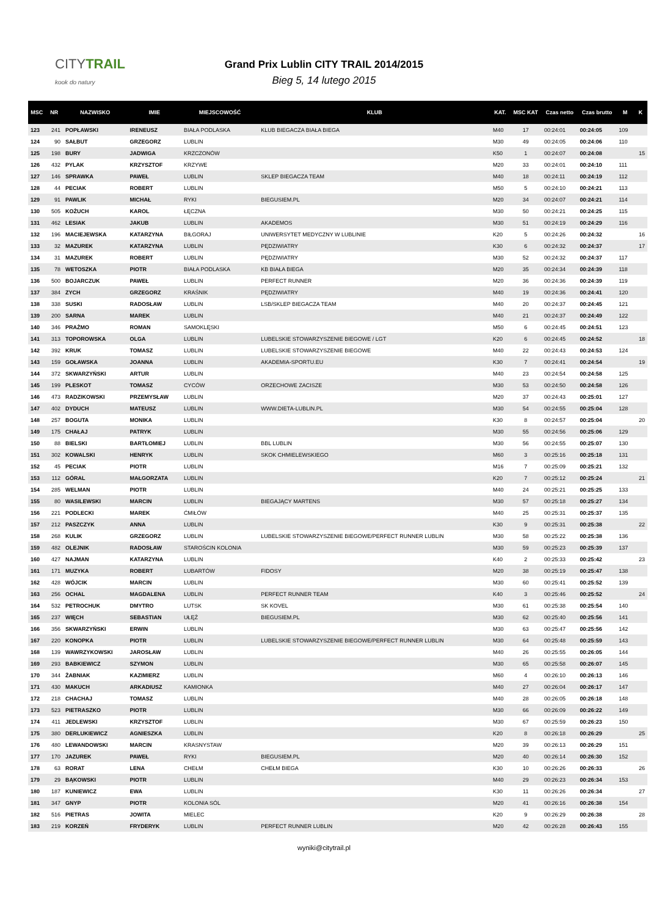CITYTRAIL
kook do natury
Grand Prix Lublin CITY TRAIL 2014/2015
Bieg 5, 14 lutego 2015
| MSC | NR | NAZWISKO | IMIE | MIEJSCOWOŚĆ | KLUB | KAT. | MSC KAT | Czas netto | Czas brutto | M | K |
| --- | --- | --- | --- | --- | --- | --- | --- | --- | --- | --- | --- |
| 123 | 241 | POPŁAWSKI | IRENEUSZ | BIAŁA PODLASKA | KLUB BIEGACZA BIAŁA BIEGA | M40 | 17 | 00:24:01 | 00:24:05 | 109 | |
| 124 | 90 | SAŁBUT | GRZEGORZ | LUBLIN | | M30 | 49 | 00:24:05 | 00:24:06 | 110 | |
| 125 | 198 | BURY | JADWIGA | KRZCZONÓW | | K50 | 1 | 00:24:07 | 00:24:08 | | 15 |
| 126 | 432 | PYLAK | KRZYSZTOF | KRZYWE | | M20 | 33 | 00:24:01 | 00:24:10 | 111 | |
| 127 | 146 | SPRAWKA | PAWEŁ | LUBLIN | SKLEP BIEGACZA TEAM | M40 | 18 | 00:24:11 | 00:24:19 | 112 | |
| 128 | 44 | PECIAK | ROBERT | LUBLIN | | M50 | 5 | 00:24:10 | 00:24:21 | 113 | |
| 129 | 91 | PAWLIK | MICHAŁ | RYKI | BIEGUSIEM.PL | M20 | 34 | 00:24:07 | 00:24:21 | 114 | |
| 130 | 505 | KOŻUCH | KAROL | ŁĘCZNA | | M30 | 50 | 00:24:21 | 00:24:25 | 115 | |
| 131 | 462 | LESIAK | JAKUB | LUBLIN | AKADEMOS | M30 | 51 | 00:24:19 | 00:24:29 | 116 | |
| 132 | 196 | MACIEJEWSKA | KATARZYNA | BIŁGORAJ | UNIWERSYTET MEDYCZNY W LUBLINIE | K20 | 5 | 00:24:26 | 00:24:32 | | 16 |
| 133 | 32 | MAZUREK | KATARZYNA | LUBLIN | PĘDZIWIATRY | K30 | 6 | 00:24:32 | 00:24:37 | | 17 |
| 134 | 31 | MAZUREK | ROBERT | LUBLIN | PĘDZIWIATRY | M30 | 52 | 00:24:32 | 00:24:37 | 117 | |
| 135 | 78 | WETOSZKA | PIOTR | BIAŁA PODLASKA | KB BIAŁA BIEGA | M20 | 35 | 00:24:34 | 00:24:39 | 118 | |
| 136 | 500 | BOJARCZUK | PAWEŁ | LUBLIN | PERFECT RUNNER | M20 | 36 | 00:24:36 | 00:24:39 | 119 | |
| 137 | 384 | ZYCH | GRZEGORZ | KRAŚNIK | PĘDZIWIATRY | M40 | 19 | 00:24:36 | 00:24:41 | 120 | |
| 138 | 338 | SUSKI | RADOSŁAW | LUBLIN | LSB/SKLEP BIEGACZA TEAM | M40 | 20 | 00:24:37 | 00:24:45 | 121 | |
| 139 | 200 | SARNA | MAREK | LUBLIN | | M40 | 21 | 00:24:37 | 00:24:49 | 122 | |
| 140 | 346 | PRAŻMO | ROMAN | SAMOKLĘSKI | | M50 | 6 | 00:24:45 | 00:24:51 | 123 | |
| 141 | 313 | TOPOROWSKA | OLGA | LUBLIN | LUBELSKIE STOWARZYSZENIE BIEGOWE / LGT | K20 | 6 | 00:24:45 | 00:24:52 | | 18 |
| 142 | 392 | KRUK | TOMASZ | LUBLIN | LUBELSKIE STOWARZYSZENIE BIEGOWE | M40 | 22 | 00:24:43 | 00:24:53 | 124 | |
| 143 | 159 | GOŁAWSKA | JOANNA | LUBLIN | AKADEMIA-SPORTU.EU | K30 | 7 | 00:24:41 | 00:24:54 | | 19 |
| 144 | 372 | SKWARZYŃSKI | ARTUR | LUBLIN | | M40 | 23 | 00:24:54 | 00:24:58 | 125 | |
| 145 | 199 | PLESKOT | TOMASZ | CYCÓW | ORZECHOWE ZACISZE | M30 | 53 | 00:24:50 | 00:24:58 | 126 | |
| 146 | 473 | RADZIKOWSKI | PRZEMYSŁAW | LUBLIN | | M20 | 37 | 00:24:43 | 00:25:01 | 127 | |
| 147 | 402 | DYDUCH | MATEUSZ | LUBLIN | WWW.DIETA-LUBLIN.PL | M30 | 54 | 00:24:55 | 00:25:04 | 128 | |
| 148 | 257 | BOGUTA | MONIKA | LUBLIN | | K30 | 8 | 00:24:57 | 00:25:04 | | 20 |
| 149 | 175 | CHAŁAJ | PATRYK | LUBLIN | | M30 | 55 | 00:24:56 | 00:25:06 | 129 | |
| 150 | 88 | BIELSKI | BARTŁOMIEJ | LUBLIN | BBL LUBLIN | M30 | 56 | 00:24:55 | 00:25:07 | 130 | |
| 151 | 302 | KOWALSKI | HENRYK | LUBLIN | SKOK CHMIELEWSKIEGO | M60 | 3 | 00:25:16 | 00:25:18 | 131 | |
| 152 | 45 | PECIAK | PIOTR | LUBLIN | | M16 | 7 | 00:25:09 | 00:25:21 | 132 | |
| 153 | 112 | GÓRAL | MAŁGORZATA | LUBLIN | | K20 | 7 | 00:25:12 | 00:25:24 | | 21 |
| 154 | 285 | WELMAN | PIOTR | LUBLIN | | M40 | 24 | 00:25:21 | 00:25:25 | 133 | |
| 155 | 80 | WASILEWSKI | MARCIN | LUBLIN | BIEGAJĄCY MARTENS | M30 | 57 | 00:25:18 | 00:25:27 | 134 | |
| 156 | 221 | PODLECKI | MAREK | ĆMIŁÓW | | M40 | 25 | 00:25:31 | 00:25:37 | 135 | |
| 157 | 212 | PASZCZYK | ANNA | LUBLIN | | K30 | 9 | 00:25:31 | 00:25:38 | | 22 |
| 158 | 268 | KULIK | GRZEGORZ | LUBLIN | LUBELSKIE STOWARZYSZENIE BIEGOWE/PERFECT RUNNER LUBLIN | M30 | 58 | 00:25:22 | 00:25:38 | 136 | |
| 159 | 482 | OLEJNIK | RADOSŁAW | STAROŚCIN KOLONIA | | M30 | 59 | 00:25:23 | 00:25:39 | 137 | |
| 160 | 427 | NAJMAN | KATARZYNA | LUBLIN | | K40 | 2 | 00:25:33 | 00:25:42 | | 23 |
| 161 | 171 | MUZYKA | ROBERT | LUBARTÓW | FIDOSY | M20 | 38 | 00:25:19 | 00:25:47 | 138 | |
| 162 | 428 | WÓJCIK | MARCIN | LUBLIN | | M30 | 60 | 00:25:41 | 00:25:52 | 139 | |
| 163 | 256 | OCHAL | MAGDALENA | LUBLIN | PERFECT RUNNER TEAM | K40 | 3 | 00:25:46 | 00:25:52 | | 24 |
| 164 | 532 | PETROCHUK | DMYTRO | LUTSK | SK KOVEL | M30 | 61 | 00:25:38 | 00:25:54 | 140 | |
| 165 | 237 | WIĘCH | SEBASTIAN | UŁĘŻ | BIEGUSIEM.PL | M30 | 62 | 00:25:40 | 00:25:56 | 141 | |
| 166 | 356 | SKWARZYŃSKI | ERWIN | LUBLIN | | M30 | 63 | 00:25:47 | 00:25:56 | 142 | |
| 167 | 220 | KONOPKA | PIOTR | LUBLIN | LUBELSKIE STOWARZYSZENIE BIEGOWE/PERFECT RUNNER LUBLIN | M30 | 64 | 00:25:48 | 00:25:59 | 143 | |
| 168 | 139 | WAWRZYKOWSKI | JAROSŁAW | LUBLIN | | M40 | 26 | 00:25:55 | 00:26:05 | 144 | |
| 169 | 293 | BABKIEWICZ | SZYMON | LUBLIN | | M30 | 65 | 00:25:58 | 00:26:07 | 145 | |
| 170 | 344 | ŻABNIAK | KAZIMIERZ | LUBLIN | | M60 | 4 | 00:26:10 | 00:26:13 | 146 | |
| 171 | 430 | MAKUCH | ARKADIUSZ | KAMIONKA | | M40 | 27 | 00:26:04 | 00:26:17 | 147 | |
| 172 | 218 | CHACHAJ | TOMASZ | LUBLIN | | M40 | 28 | 00:26:05 | 00:26:18 | 148 | |
| 173 | 523 | PIETRASZKO | PIOTR | LUBLIN | | M30 | 66 | 00:26:09 | 00:26:22 | 149 | |
| 174 | 411 | JEDLEWSKI | KRZYSZTOF | LUBLIN | | M30 | 67 | 00:25:59 | 00:26:23 | 150 | |
| 175 | 380 | DERLUKIEWICZ | AGNIESZKA | LUBLIN | | K20 | 8 | 00:26:18 | 00:26:29 | | 25 |
| 176 | 480 | LEWANDOWSKI | MARCIN | KRASNYSTAW | | M20 | 39 | 00:26:13 | 00:26:29 | 151 | |
| 177 | 170 | JAZUREK | PAWEŁ | RYKI | BIEGUSIEM.PL | M20 | 40 | 00:26:14 | 00:26:30 | 152 | |
| 178 | 63 | RORAT | LENA | CHEŁM | CHEŁM BIEGA | K30 | 10 | 00:26:26 | 00:26:33 | | 26 |
| 179 | 29 | BĄKOWSKI | PIOTR | LUBLIN | | M40 | 29 | 00:26:23 | 00:26:34 | 153 | |
| 180 | 187 | KUNIEWICZ | EWA | LUBLIN | | K30 | 11 | 00:26:26 | 00:26:34 | | 27 |
| 181 | 347 | GNYP | PIOTR | KOLONIA SÓL | | M20 | 41 | 00:26:16 | 00:26:38 | 154 | |
| 182 | 516 | PIETRAS | JOWITA | MIELEC | | K20 | 9 | 00:26:29 | 00:26:38 | | 28 |
| 183 | 219 | KORZEŃ | FRYDERYK | LUBLIN | PERFECT RUNNER LUBLIN | M20 | 42 | 00:26:28 | 00:26:43 | 155 | |
wyniki@citytrail.pl